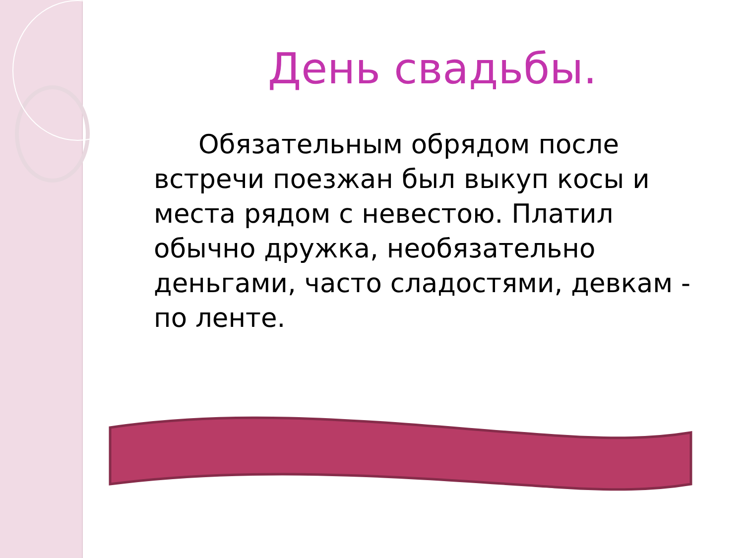День свадьбы.
Обязательным обрядом после встречи поезжан был выкуп косы и места рядом с невестою. Платил обычно дружка, необязательно деньгами, часто сладостями, девкам - по ленте.